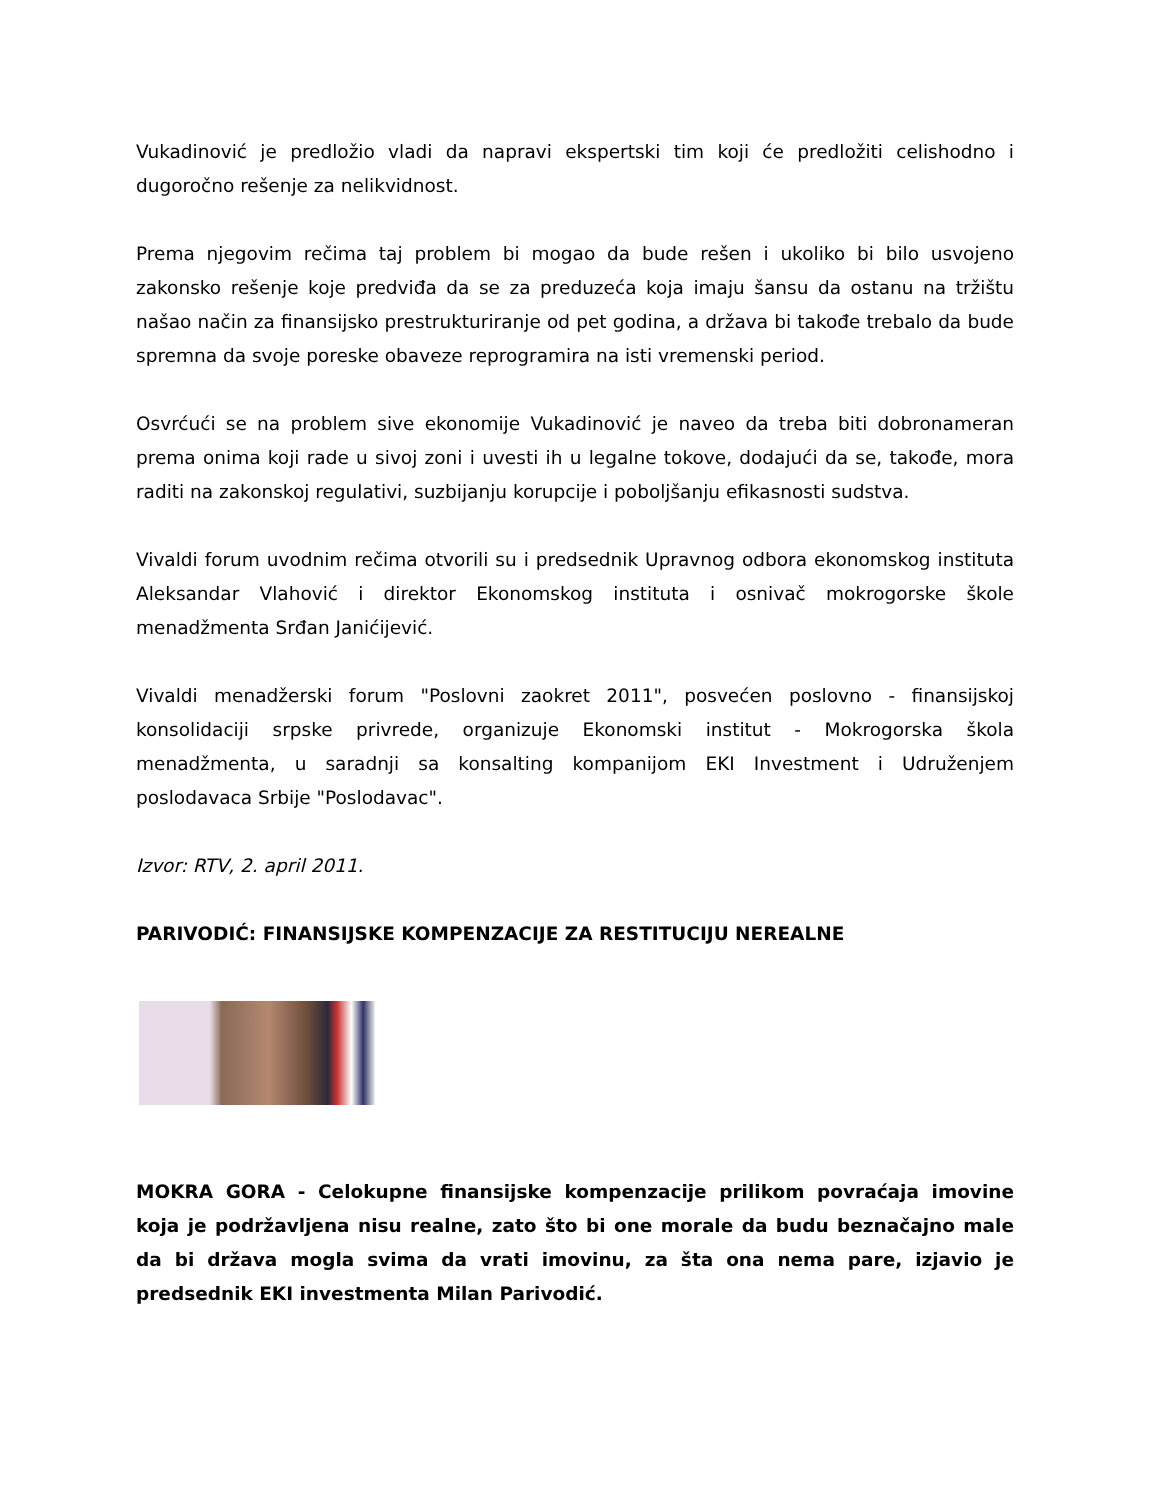Vukadinović je predložio vladi da napravi ekspertski tim koji će predložiti celishodno i dugoročno rešenje za nelikvidnost.
Prema njegovim rečima taj problem bi mogao da bude rešen i ukoliko bi bilo usvojeno zakonsko rešenje koje predviđa da se za preduzeća koja imaju šansu da ostanu na tržištu našao način za finansijsko prestrukturiranje od pet godina, a država bi takođe trebalo da bude spremna da svoje poreske obaveze reprogramira na isti vremenski period.
Osvrćući se na problem sive ekonomije Vukadinović je naveo da treba biti dobronameran prema onima koji rade u sivoj zoni i uvesti ih u legalne tokove, dodajući da se, takođe, mora raditi na zakonskoj regulativi, suzbijanju korupcije i poboljšanju efikasnosti sudstva.
Vivaldi forum uvodnim rečima otvorili su i predsednik Upravnog odbora ekonomskog instituta Aleksandar Vlahović i direktor Ekonomskog instituta i osnivač mokrogorske škole menadžmenta Srđan Janićijević.
Vivaldi menadžerski forum "Poslovni zaokret 2011", posvećen poslovno - finansijskoj konsolidaciji srpske privrede, organizuje Ekonomski institut - Mokrogorska škola menadžmenta, u saradnji sa konsalting kompanijom EKI Investment i Udruženjem poslodavaca Srbije "Poslodavac".
Izvor: RTV, 2. april 2011.
PARIVODIĆ: FINANSIJSKE KOMPENZACIJE ZA RESTITUCIJU NEREALNE
MOKRA GORA - Celokupne finansijske kompenzacije prilikom povraćaja imovine koja je podržavljena nisu realne, zato što bi one morale da budu beznačajno male da bi država mogla svima da vrati imovinu, za šta ona nema pare, izjavio je predsednik EKI investmenta Milan Parivodić.